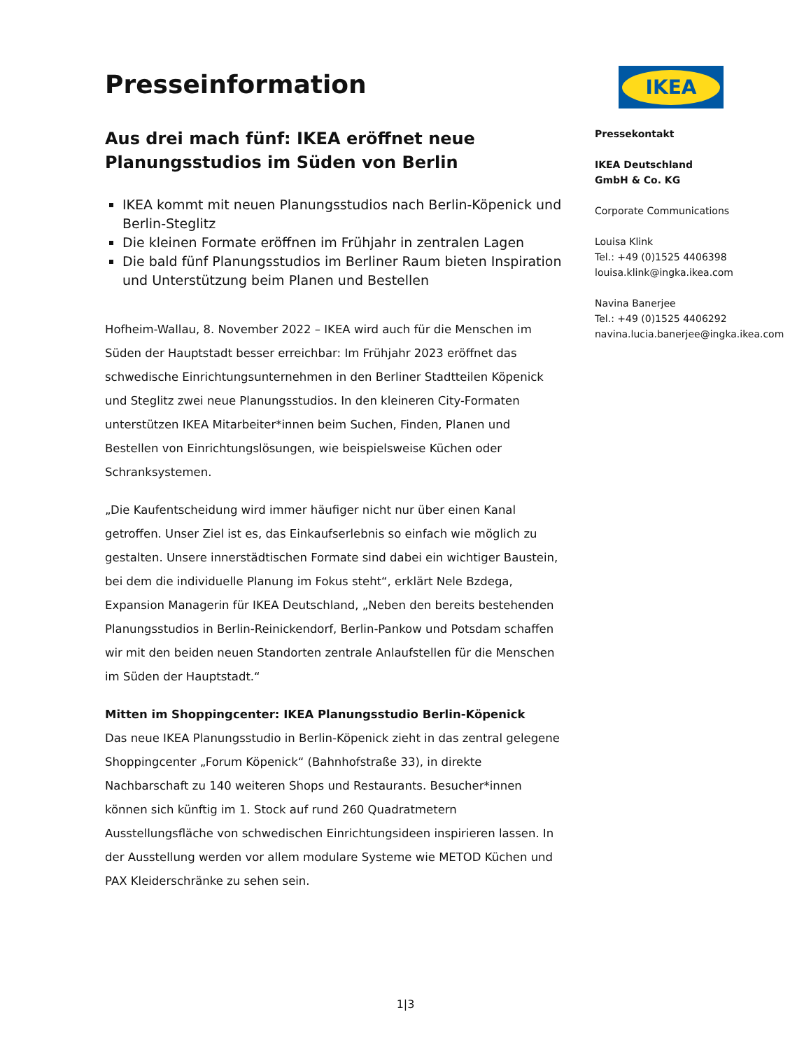Presseinformation
Aus drei mach fünf: IKEA eröffnet neue Planungsstudios im Süden von Berlin
IKEA kommt mit neuen Planungsstudios nach Berlin-Köpenick und Berlin-Steglitz
Die kleinen Formate eröffnen im Frühjahr in zentralen Lagen
Die bald fünf Planungsstudios im Berliner Raum bieten Inspiration und Unterstützung beim Planen und Bestellen
Hofheim-Wallau, 8. November 2022 – IKEA wird auch für die Menschen im Süden der Hauptstadt besser erreichbar: Im Frühjahr 2023 eröffnet das schwedische Einrichtungsunternehmen in den Berliner Stadtteilen Köpenick und Steglitz zwei neue Planungsstudios. In den kleineren City-Formaten unterstützen IKEA Mitarbeiter*innen beim Suchen, Finden, Planen und Bestellen von Einrichtungslösungen, wie beispielsweise Küchen oder Schranksystemen.
„Die Kaufentscheidung wird immer häufiger nicht nur über einen Kanal getroffen. Unser Ziel ist es, das Einkaufserlebnis so einfach wie möglich zu gestalten. Unsere innerstädtischen Formate sind dabei ein wichtiger Baustein, bei dem die individuelle Planung im Fokus steht“, erklärt Nele Bzdega, Expansion Managerin für IKEA Deutschland, „Neben den bereits bestehenden Planungsstudios in Berlin-Reinickendorf, Berlin-Pankow und Potsdam schaffen wir mit den beiden neuen Standorten zentrale Anlaufstellen für die Menschen im Süden der Hauptstadt.“
Mitten im Shoppingcenter: IKEA Planungsstudio Berlin-Köpenick
Das neue IKEA Planungsstudio in Berlin-Köpenick zieht in das zentral gelegene Shoppingcenter „Forum Köpenick“ (Bahnhofstraße 33), in direkte Nachbarschaft zu 140 weiteren Shops und Restaurants. Besucher*innen können sich künftig im 1. Stock auf rund 260 Quadratmetern Ausstellungsfläche von schwedischen Einrichtungsideen inspirieren lassen. In der Ausstellung werden vor allem modulare Systeme wie METOD Küchen und PAX Kleiderschränke zu sehen sein.
IKEA
Pressekontakt
IKEA Deutschland
GmbH & Co. KG
Corporate Communications
Louisa Klink
Tel.: +49 (0)1525 4406398
louisa.klink@ingka.ikea.com
Navina Banerjee
Tel.: +49 (0)1525 4406292
navina.lucia.banerjee@ingka.ikea.com
1|3